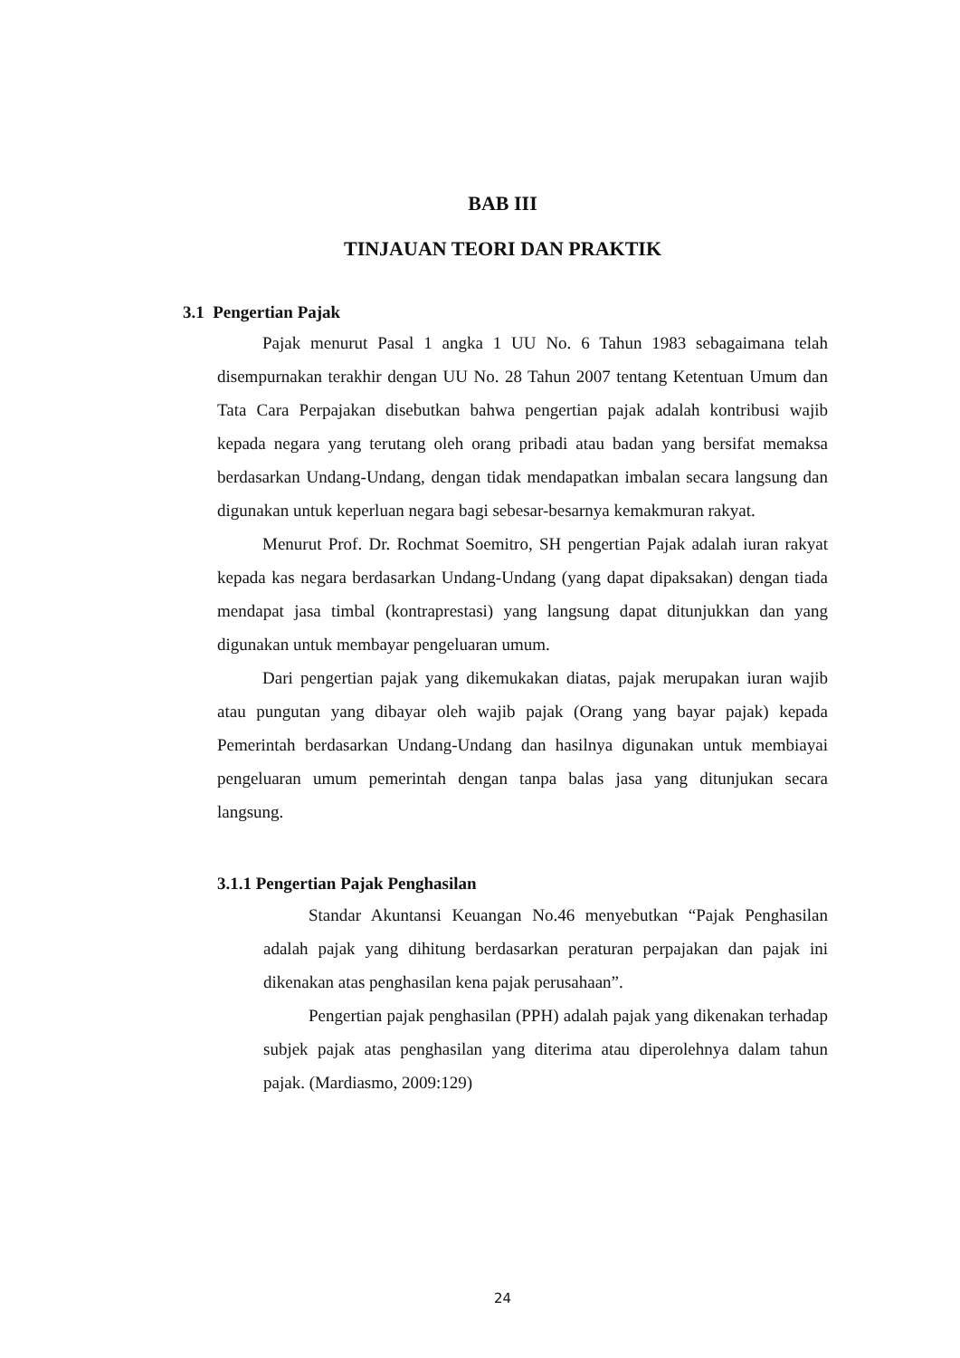BAB III
TINJAUAN TEORI DAN PRAKTIK
3.1 Pengertian Pajak
Pajak menurut Pasal 1 angka 1 UU No. 6 Tahun 1983 sebagaimana telah disempurnakan terakhir dengan UU No. 28 Tahun 2007 tentang Ketentuan Umum dan Tata Cara Perpajakan disebutkan bahwa pengertian pajak adalah kontribusi wajib kepada negara yang terutang oleh orang pribadi atau badan yang bersifat memaksa berdasarkan Undang-Undang, dengan tidak mendapatkan imbalan secara langsung dan digunakan untuk keperluan negara bagi sebesar-besarnya kemakmuran rakyat.
Menurut Prof. Dr. Rochmat Soemitro, SH pengertian Pajak adalah iuran rakyat kepada kas negara berdasarkan Undang-Undang (yang dapat dipaksakan) dengan tiada mendapat jasa timbal (kontraprestasi) yang langsung dapat ditunjukkan dan yang digunakan untuk membayar pengeluaran umum.
Dari pengertian pajak yang dikemukakan diatas, pajak merupakan iuran wajib atau pungutan yang dibayar oleh wajib pajak (Orang yang bayar pajak) kepada Pemerintah berdasarkan Undang-Undang dan hasilnya digunakan untuk membiayai pengeluaran umum pemerintah dengan tanpa balas jasa yang ditunjukan secara langsung.
3.1.1 Pengertian Pajak Penghasilan
Standar Akuntansi Keuangan No.46 menyebutkan “Pajak Penghasilan adalah pajak yang dihitung berdasarkan peraturan perpajakan dan pajak ini dikenakan atas penghasilan kena pajak perusahaan”.
Pengertian pajak penghasilan (PPH) adalah pajak yang dikenakan terhadap subjek pajak atas penghasilan yang diterima atau diperolehnya dalam tahun pajak. (Mardiasmo, 2009:129)
24